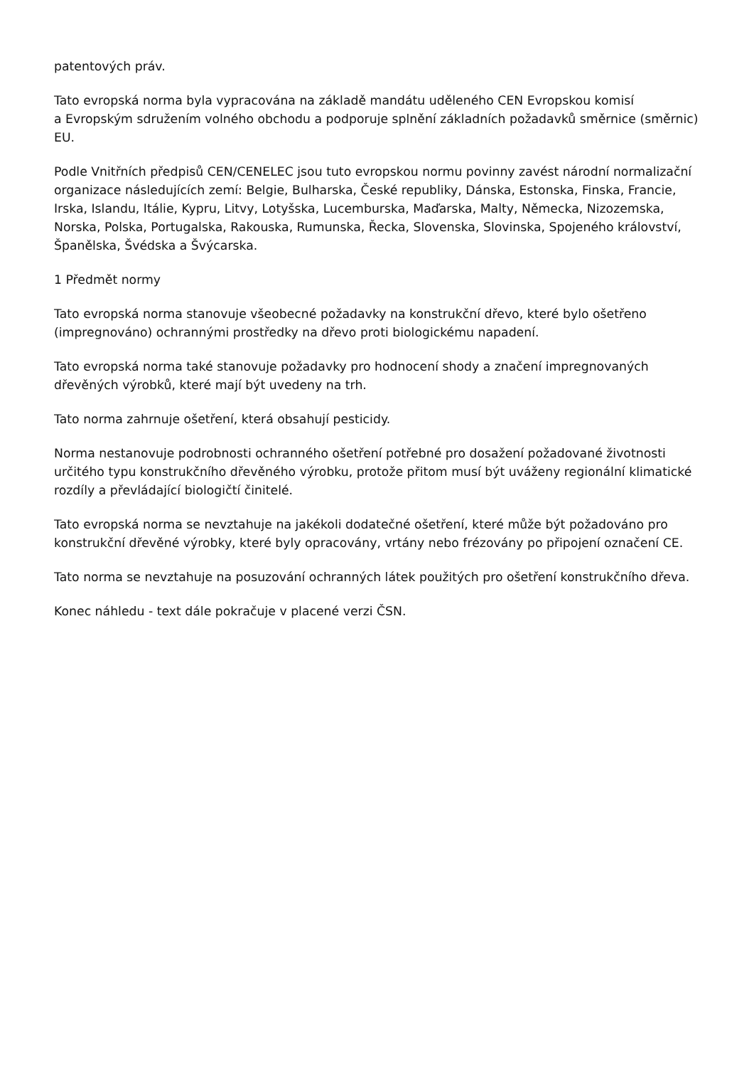patentových práv.
Tato evropská norma byla vypracována na základě mandátu uděleného CEN Evropskou komisí
a Evropským sdružením volného obchodu a podporuje splnění základních požadavků směrnice (směrnic) EU.
Podle Vnitřních předpisů CEN/CENELEC jsou tuto evropskou normu povinny zavést národní normalizační organizace následujících zemí: Belgie, Bulharska, České republiky, Dánska, Estonska, Finska, Francie, Irska, Islandu, Itálie, Kypru, Litvy, Lotyšska, Lucemburska, Maďarska, Malty, Německa, Nizozemska, Norska, Polska, Portugalska, Rakouska, Rumunska, Řecka, Slovenska, Slovinska, Spojeného království, Španělska, Švédska a Švýcarska.
1 Předmět normy
Tato evropská norma stanovuje všeobecné požadavky na konstrukční dřevo, které bylo ošetřeno (impregnováno) ochrannými prostředky na dřevo proti biologickému napadení.
Tato evropská norma také stanovuje požadavky pro hodnocení shody a značení impregnovaných dřevěných výrobků, které mají být uvedeny na trh.
Tato norma zahrnuje ošetření, která obsahují pesticidy.
Norma nestanovuje podrobnosti ochranného ošetření potřebné pro dosažení požadované životnosti určitého typu konstrukčního dřevěného výrobku, protože přitom musí být uváženy regionální klimatické rozdíly a převládající biologičtí činitelé.
Tato evropská norma se nevztahuje na jakékoli dodatečné ošetření, které může být požadováno pro konstrukční dřevěné výrobky, které byly opracovány, vrtány nebo frézovány po připojení označení CE.
Tato norma se nevztahuje na posuzování ochranných látek použitých pro ošetření konstrukčního dřeva.
Konec náhledu - text dále pokračuje v placené verzi ČSN.